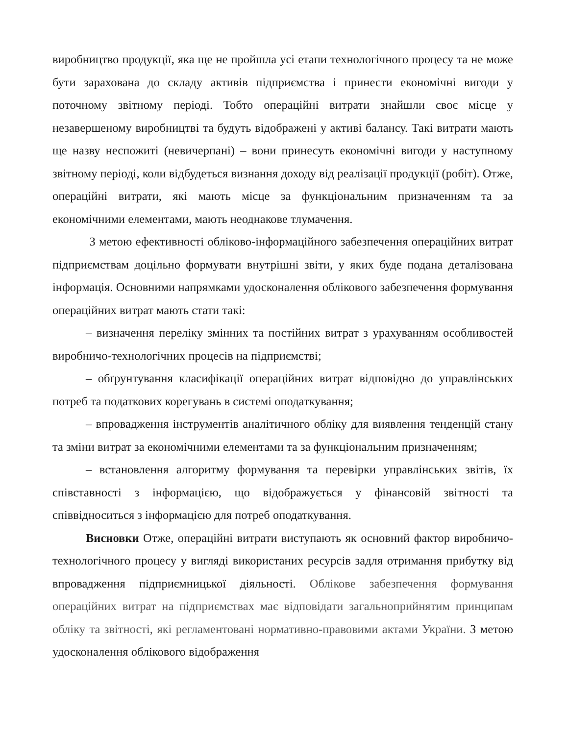виробництво продукції, яка ще не пройшла усі етапи технологічного процесу та не може бути зарахована до складу активів підприємства і принести економічні вигоди у поточному звітному періоді. Тобто операційні витрати знайшли своє місце у незавершеному виробництві та будуть відображені у активі балансу. Такі витрати мають ще назву неспожиті (невичерпані) – вони принесуть економічні вигоди у наступному звітному періоді, коли відбудеться визнання доходу від реалізації продукції (робіт). Отже, операційні витрати, які мають місце за функціональним призначенням та за економічними елементами, мають неоднакове тлумачення.
З метою ефективності обліково-інформаційного забезпечення операційних витрат підприємствам доцільно формувати внутрішні звіти, у яких буде подана деталізована інформація. Основними напрямками удосконалення облікового забезпечення формування операційних витрат мають стати такі:
– визначення переліку змінних та постійних витрат з урахуванням особливостей виробничо-технологічних процесів на підприємстві;
– обґрунтування класифікації операційних витрат відповідно до управлінських потреб та податкових корегувань в системі оподаткування;
– впровадження інструментів аналітичного обліку для виявлення тенденцій стану та зміни витрат за економічними елементами та за функціональним призначенням;
– встановлення алгоритму формування та перевірки управлінських звітів, їх співставності з інформацією, що відображується у фінансовій звітності та співвідноситься з інформацією для потреб оподаткування.
Висновки Отже, операційні витрати виступають як основний фактор виробничо-технологічного процесу у вигляді використаних ресурсів задля отримання прибутку від впровадження підприємницької діяльності. Облікове забезпечення формування операційних витрат на підприємствах має відповідати загальноприйнятим принципам обліку та звітності, які регламентовані нормативно-правовими актами України. З метою удосконалення облікового відображення